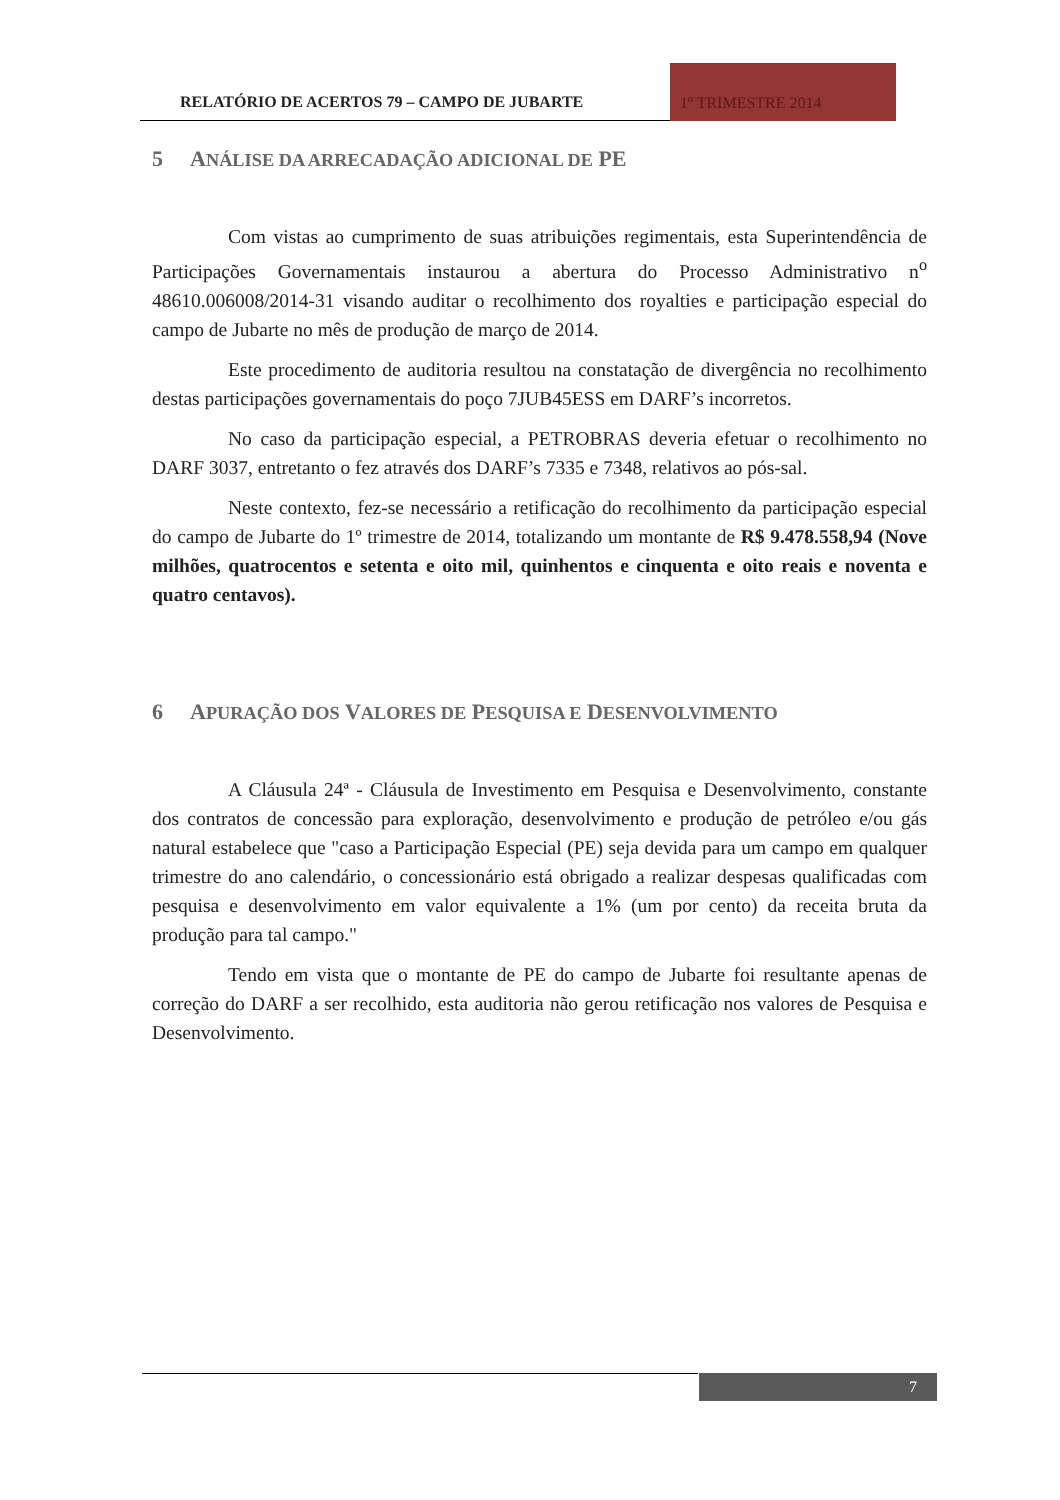RELATÓRIO DE ACERTOS 79 – CAMPO DE JUBARTE
1º TRIMESTRE 2014
5 ANÁLISE DA ARRECADAÇÃO ADICIONAL DE PE
Com vistas ao cumprimento de suas atribuições regimentais, esta Superintendência de Participações Governamentais instaurou a abertura do Processo Administrativo n<sup>o</sup> 48610.006008/2014-31 visando auditar o recolhimento dos royalties e participação especial do campo de Jubarte no mês de produção de março de 2014.
Este procedimento de auditoria resultou na constatação de divergência no recolhimento destas participações governamentais do poço 7JUB45ESS em DARF’s incorretos.
No caso da participação especial, a PETROBRAS deveria efetuar o recolhimento no DARF 3037, entretanto o fez através dos DARF’s 7335 e 7348, relativos ao pós-sal.
Neste contexto, fez-se necessário a retificação do recolhimento da participação especial do campo de Jubarte do 1º trimestre de 2014, totalizando um montante de R$ 9.478.558,94 (Nove milhões, quatrocentos e setenta e oito mil, quinhentos e cinquenta e oito reais e noventa e quatro centavos).
6 APURAÇÃO DOS VALORES DE PESQUISA E DESENVOLVIMENTO
A Cláusula 24ª - Cláusula de Investimento em Pesquisa e Desenvolvimento, constante dos contratos de concessão para exploração, desenvolvimento e produção de petróleo e/ou gás natural estabelece que "caso a Participação Especial (PE) seja devida para um campo em qualquer trimestre do ano calendário, o concessionário está obrigado a realizar despesas qualificadas com pesquisa e desenvolvimento em valor equivalente a 1% (um por cento) da receita bruta da produção para tal campo."
Tendo em vista que o montante de PE do campo de Jubarte foi resultante apenas de correção do DARF a ser recolhido, esta auditoria não gerou retificação nos valores de Pesquisa e Desenvolvimento.
7